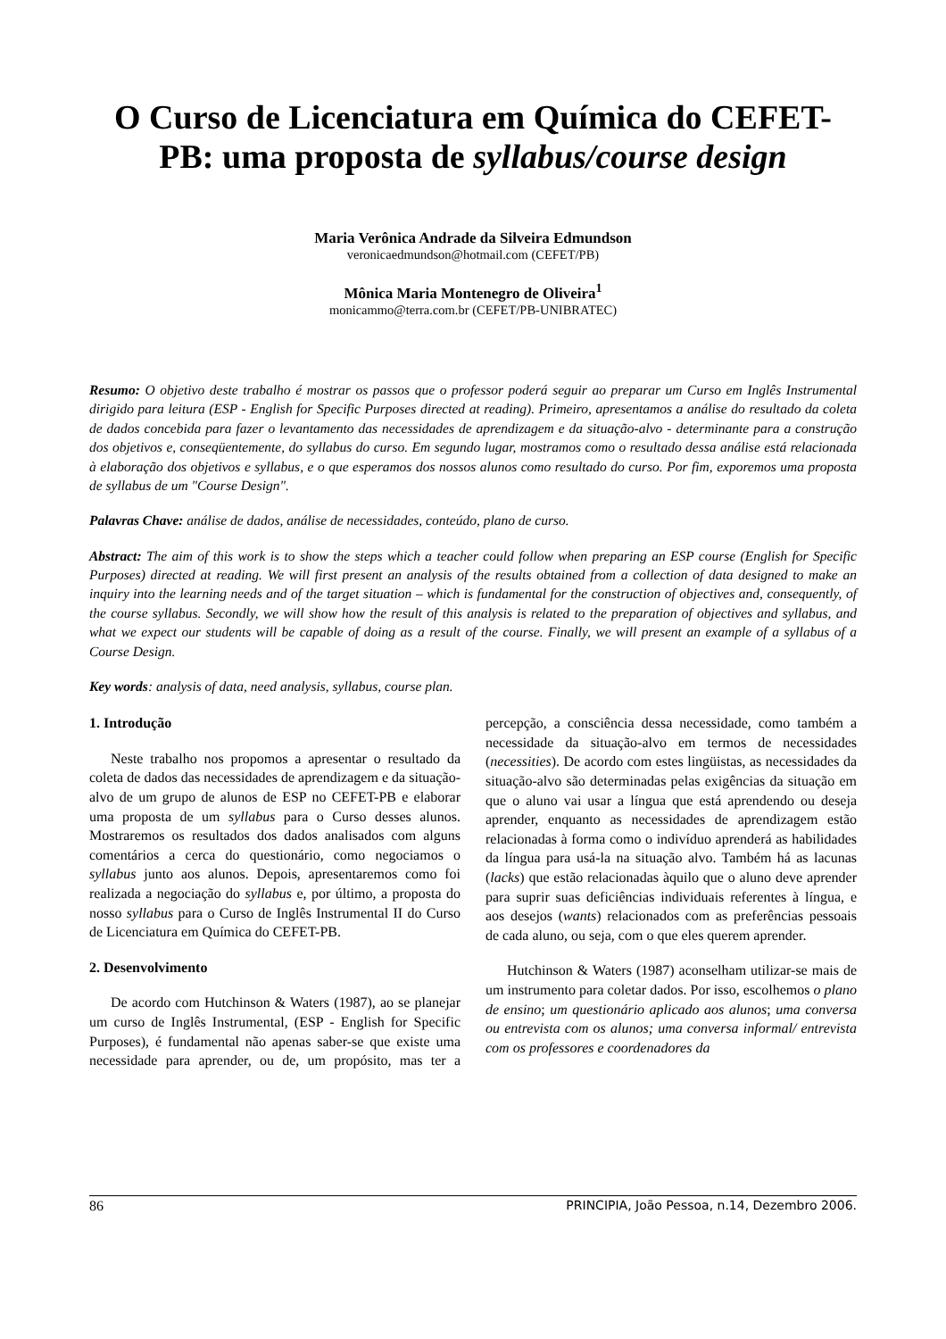O Curso de Licenciatura em Química do CEFET-PB: uma proposta de syllabus/course design
Maria Verônica Andrade da Silveira Edmundson
veronicaedmundson@hotmail.com (CEFET/PB)
Mônica Maria Montenegro de Oliveira<sup>1</sup>
monicammo@terra.com.br (CEFET/PB-UNIBRATEC)
Resumo: O objetivo deste trabalho é mostrar os passos que o professor poderá seguir ao preparar um Curso em Inglês Instrumental dirigido para leitura (ESP - English for Specific Purposes directed at reading). Primeiro, apresentamos a análise do resultado da coleta de dados concebida para fazer o levantamento das necessidades de aprendizagem e da situação-alvo - determinante para a construção dos objetivos e, conseqüentemente, do syllabus do curso. Em segundo lugar, mostramos como o resultado dessa análise está relacionada à elaboração dos objetivos e syllabus, e o que esperamos dos nossos alunos como resultado do curso. Por fim, exporemos uma proposta de syllabus de um "Course Design".
Palavras Chave: análise de dados, análise de necessidades, conteúdo, plano de curso.
Abstract: The aim of this work is to show the steps which a teacher could follow when preparing an ESP course (English for Specific Purposes) directed at reading. We will first present an analysis of the results obtained from a collection of data designed to make an inquiry into the learning needs and of the target situation – which is fundamental for the construction of objectives and, consequently, of the course syllabus. Secondly, we will show how the result of this analysis is related to the preparation of objectives and syllabus, and what we expect our students will be capable of doing as a result of the course. Finally, we will present an example of a syllabus of a Course Design.
Key words: analysis of data, need analysis, syllabus, course plan.
1. Introdução
Neste trabalho nos propomos a apresentar o resultado da coleta de dados das necessidades de aprendizagem e da situação-alvo de um grupo de alunos de ESP no CEFET-PB e elaborar uma proposta de um syllabus para o Curso desses alunos. Mostraremos os resultados dos dados analisados com alguns comentários a cerca do questionário, como negociamos o syllabus junto aos alunos. Depois, apresentaremos como foi realizada a negociação do syllabus e, por último, a proposta do nosso syllabus para o Curso de Inglês Instrumental II do Curso de Licenciatura em Química do CEFET-PB.
2. Desenvolvimento
De acordo com Hutchinson & Waters (1987), ao se planejar um curso de Inglês Instrumental, (ESP - English for Specific Purposes), é fundamental não apenas saber-se que existe uma necessidade para aprender, ou de, um propósito, mas ter a percepção, a consciência dessa necessidade, como também a necessidade da situação-alvo em termos de necessidades (necessities). De acordo com estes lingüistas, as necessidades da situação-alvo são determinadas pelas exigências da situação em que o aluno vai usar a língua que está aprendendo ou deseja aprender, enquanto as necessidades de aprendizagem estão relacionadas à forma como o indivíduo aprenderá as habilidades da língua para usá-la na situação alvo. Também há as lacunas (lacks) que estão relacionadas àquilo que o aluno deve aprender para suprir suas deficiências individuais referentes à língua, e aos desejos (wants) relacionados com as preferências pessoais de cada aluno, ou seja, com o que eles querem aprender.
Hutchinson & Waters (1987) aconselham utilizar-se mais de um instrumento para coletar dados. Por isso, escolhemos o plano de ensino; um questionário aplicado aos alunos; uma conversa ou entrevista com os alunos; uma conversa informal/ entrevista com os professores e coordenadores da
86 PRINCIPIA, João Pessoa, n.14, Dezembro 2006.